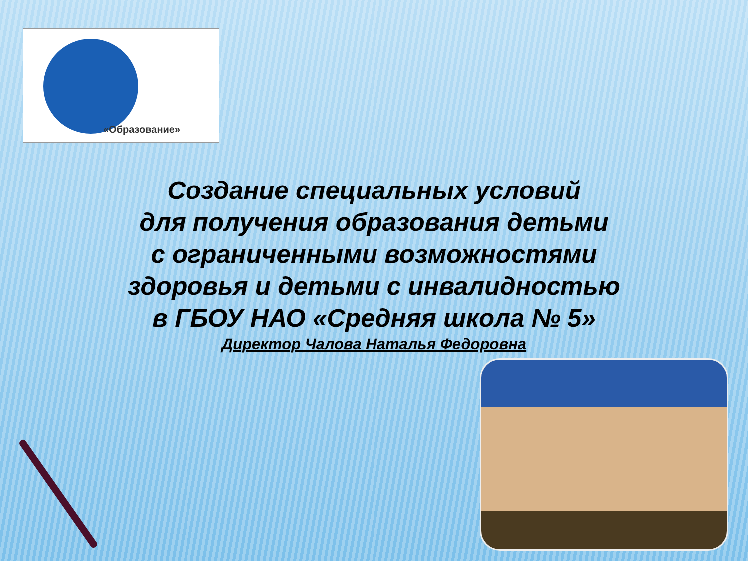«Образование»
Создание специальных условий
для получения образования детьми
с ограниченными возможностями
здоровья и детьми с инвалидностью
в ГБОУ НАО «Средняя школа № 5»
Директор Чалова Наталья Федоровна